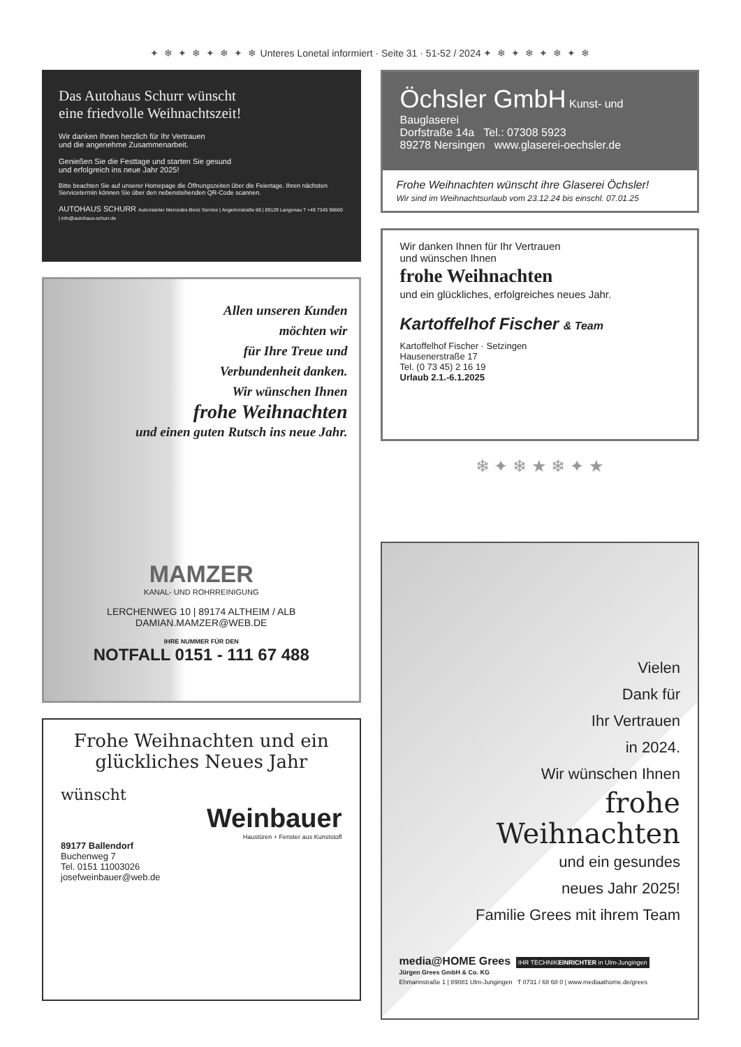✦ ❄ ✦ ❄ ✦ ❄ ✦ ❄ Unteres Lonetal informiert · Seite 31 · 51-52 / 2024 ✦ ❄ ✦ ❄ ✦ ❄ ✦ ❄
Das Autohaus Schurr wünscht
eine friedvolle Weihnachtszeit!
Wir danken Ihnen herzlich für Ihr Vertrauen
und die angenehme Zusammenarbeit.
Genießen Sie die Festtage und starten Sie gesund
und erfolgreich ins neue Jahr 2025!
Bitte beachten Sie auf unserer Homepage die Öffnungszeiten über die Feiertage. Ihren nächsten Servicetermin können Sie über den nebenstehenden QR-Code scannen.
AUTOHAUS SCHURR Autorisierter Mercedes-Benz Service | Angertorstraße 68 | 89129 Langenau T +49 7345 96660 | info@autohaus-schurr.de
Allen unseren Kunden
möchten wir
für Ihre Treue und
Verbundenheit danken.
Wir wünschen Ihnen
frohe Weihnachten
und einen guten Rutsch ins neue Jahr.
MAMZER
KANAL- UND ROHRREINIGUNG
LERCHENWEG 10 | 89174 ALTHEIM / ALB
DAMIAN.MAMZER@WEB.DE
IHRE NUMMER FÜR DEN
NOTFALL 0151 - 111 67 488
Frohe Weihnachten und ein glückliches Neues Jahr
wünscht
Weinbauer
Haustüren + Fenster aus Kunststoff
89177 Ballendorf
Buchenweg 7
Tel. 0151 11003026
josefweinbauer@web.de
Öchsler GmbH Kunst- und Bauglaserei
Dorfstraße 14a Tel.: 07308 5923
89278 Nersingen www.glaserei-oechsler.de
Frohe Weihnachten wünscht ihre Glaserei Öchsler!
Wir sind im Weihnachtsurlaub vom 23.12.24 bis einschl. 07.01.25
Wir danken Ihnen für Ihr Vertrauen
und wünschen Ihnen
frohe Weihnachten
und ein glückliches, erfolgreiches neues Jahr.
Kartoffelhof Fischer & Team
Kartoffelhof Fischer · Setzingen
Hausenerstraße 17
Tel. (0 73 45) 2 16 19
Urlaub 2.1.-6.1.2025
❄ ✦ ❄ ★ ❄ ✦ ★
Vielen
Dank für
Ihr Vertrauen
in 2024.
Wir wünschen Ihnen
frohe
Weihnachten
und ein gesundes
neues Jahr 2025!
Familie Grees mit ihrem Team
media@HOME Grees IHR TECHNIKEINRICHTER in Ulm-Jungingen
Jürgen Grees GmbH & Co. KG
Ehmannstraße 1 | 89081 Ulm-Jungingen T 0731 / 68 68 0 | www.mediaathome.de/grees